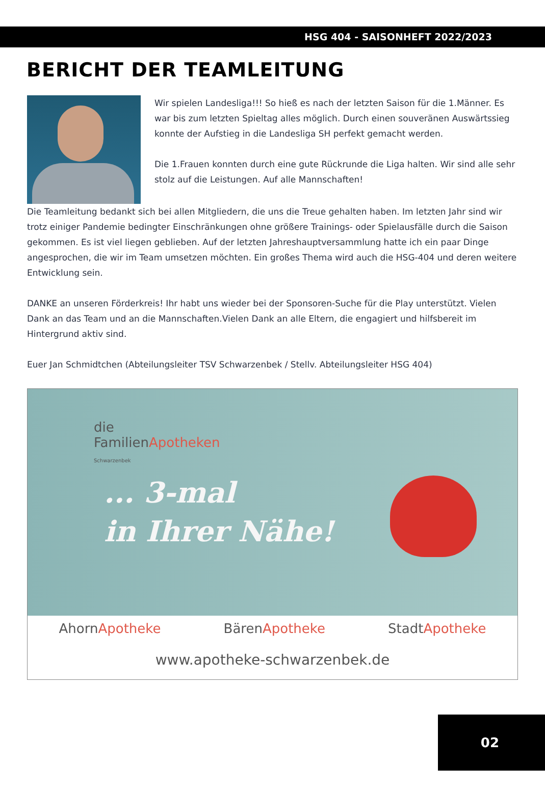HSG 404 - SAISONHEFT 2022/2023
BERICHT DER TEAMLEITUNG
Wir spielen Landesliga!!! So hieß es nach der letzten Saison für die 1.Männer. Es war bis zum letzten Spieltag alles möglich. Durch einen souveränen Auswärtssieg konnte der Aufstieg in die Landesliga SH perfekt gemacht werden.
Die 1.Frauen konnten durch eine gute Rückrunde die Liga halten. Wir sind alle sehr stolz auf die Leistungen. Auf alle Mannschaften!
Die Teamleitung bedankt sich bei allen Mitgliedern, die uns die Treue gehalten haben. Im letzten Jahr sind wir trotz einiger Pandemie bedingter Einschränkungen ohne größere Trainings- oder Spielausfälle durch die Saison gekommen. Es ist viel liegen geblieben. Auf der letzten Jahreshauptversammlung hatte ich ein paar Dinge angesprochen, die wir im Team umsetzen möchten. Ein großes Thema wird auch die HSG-404 und deren weitere Entwicklung sein.
DANKE an unseren Förderkreis! Ihr habt uns wieder bei der Sponsoren-Suche für die Play unterstützt. Vielen Dank an das Team und an die Mannschaften.Vielen Dank an alle Eltern, die engagiert und hilfsbereit im Hintergrund aktiv sind.
Euer Jan Schmidtchen (Abteilungsleiter TSV Schwarzenbek / Stellv. Abteilungsleiter HSG 404)
die
FamilienApotheken
Schwarzenbek
... 3-mal
in Ihrer Nähe!
AhornApotheke BärenApotheke StadtApotheke
www.apotheke-schwarzenbek.de
02